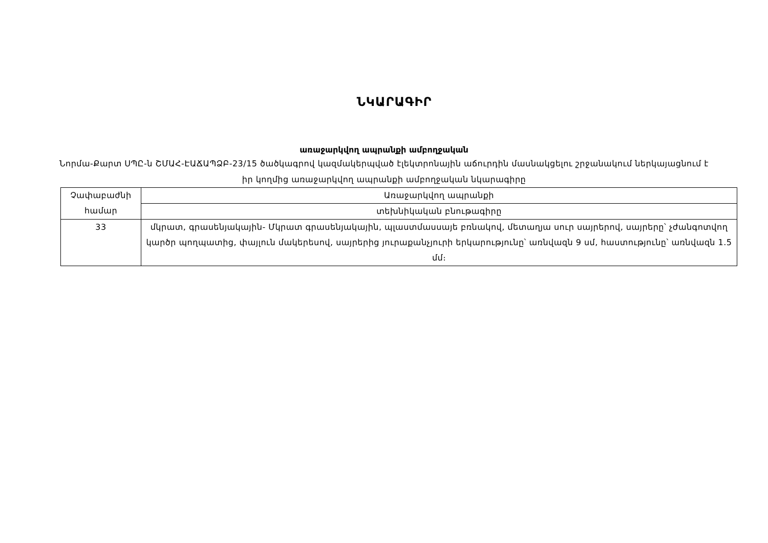ՆԿԱՐԱԳԻՐ
առաջարկվող ապրանքի ամբողջական
Նորմա-Քարտ ՍՊԸ-ն ՇՄԱՀ-ԷԱՃԱՊՁԲ-23/15 ծածկագրով կազմակերպված էլեկտրոնային աճուրդին մասնակցելու շրջանակում ներկայացնում է իր կողմից առաջարկվող ապրանքի ամբողջական նկարագիրը
| Չափաբաժնի համար | Առաջարկվող ապրանքի |
| | տեխնիկական բնութագիրը |
| 33 | մկրատ, գրասենյակային- Մկրատ գրասենյակային, պլաստմասսայե բռնակով, մետաղյա սուր սայրերով, սայրերը՝ չժանգոտվող կարծր պողպատից, փայլուն մակերեսով, սայրերից յուրաքանչյուրի երկարությունը՝ առնվազն 9 սմ, հաստությունը՝ առնվազն 1.5 մմ։ |